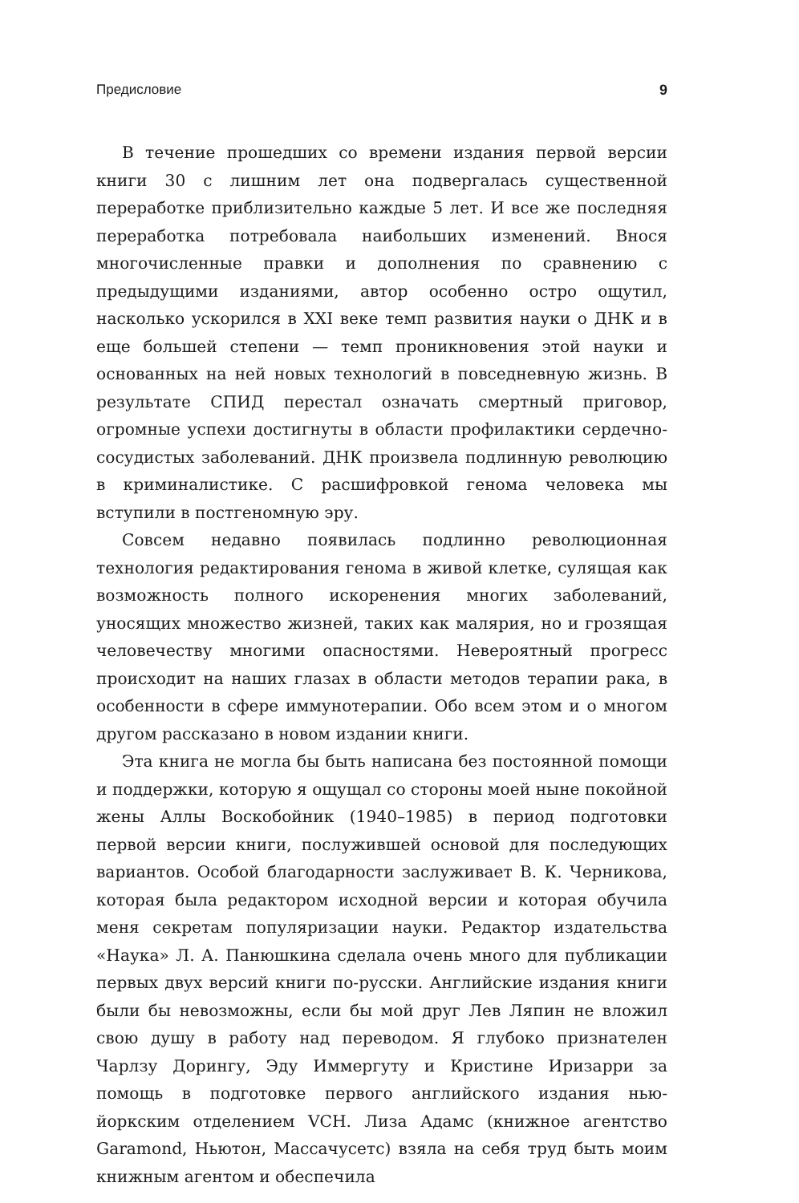Предисловие 9
В течение прошедших со времени издания первой версии книги 30 с лишним лет она подвергалась существенной переработке приблизительно каждые 5 лет. И все же последняя переработка потребовала наибольших изменений. Внося многочисленные правки и дополнения по сравнению с предыдущими изданиями, автор особенно остро ощутил, насколько ускорился в XXI веке темп развития науки о ДНК и в еще большей степени — темп проникновения этой науки и основанных на ней новых технологий в повседневную жизнь. В результате СПИД перестал означать смертный приговор, огромные успехи достигнуты в области профилактики сердечно-сосудистых заболеваний. ДНК произвела подлинную революцию в криминалистике. С расшифровкой генома человека мы вступили в постгеномную эру.
Совсем недавно появилась подлинно революционная технология редактирования генома в живой клетке, сулящая как возможность полного искоренения многих заболеваний, уносящих множество жизней, таких как малярия, но и грозящая человечеству многими опасностями. Невероятный прогресс происходит на наших глазах в области методов терапии рака, в особенности в сфере иммунотерапии. Обо всем этом и о многом другом рассказано в новом издании книги.
Эта книга не могла бы быть написана без постоянной помощи и поддержки, которую я ощущал со стороны моей ныне покойной жены Аллы Воскобойник (1940–1985) в период подготовки первой версии книги, послужившей основой для последующих вариантов. Особой благодарности заслуживает В. К. Черникова, которая была редактором исходной версии и которая обучила меня секретам популяризации науки. Редактор издательства «Наука» Л. А. Панюшкина сделала очень много для публикации первых двух версий книги по-русски. Английские издания книги были бы невозможны, если бы мой друг Лев Ляпин не вложил свою душу в работу над переводом. Я глубоко признателен Чарлзу Дорингу, Эду Иммергуту и Кристине Иризарри за помощь в подготовке первого английского издания нью-йоркским отделением VCH. Лиза Адамс (книжное агентство Garamond, Ньютон, Массачусетс) взяла на себя труд быть моим книжным агентом и обеспечила